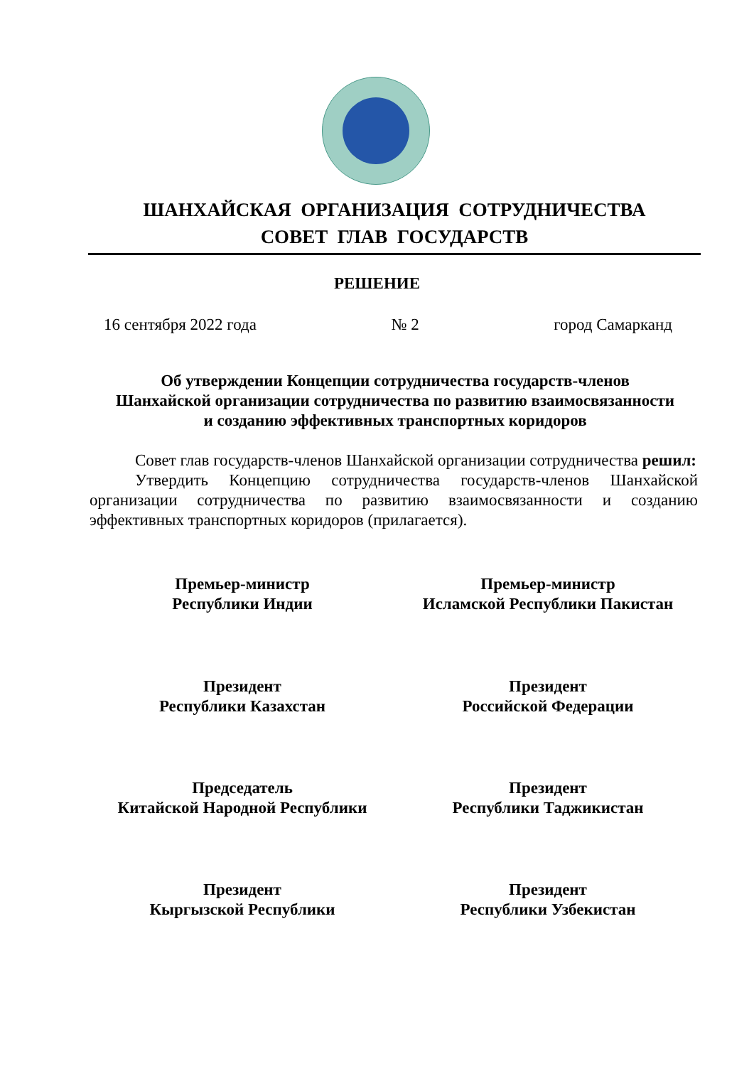ШАНХАЙСКАЯ ОРГАНИЗАЦИЯ СОТРУДНИЧЕСТВА
СОВЕТ ГЛАВ ГОСУДАРСТВ
РЕШЕНИЕ
16 сентября 2022 года № 2 город Самарканд
Об утверждении Концепции сотрудничества государств-членов
Шанхайской организации сотрудничества по развитию взаимосвязанности
и созданию эффективных транспортных коридоров
Совет глав государств-членов Шанхайской организации сотрудничества решил:
Утвердить Концепцию сотрудничества государств-членов Шанхайской организации сотрудничества по развитию взаимосвязанности и созданию эффективных транспортных коридоров (прилагается).
Премьер-министр
Республики Индии
Премьер-министр
Исламской Республики Пакистан
Президент
Республики Казахстан
Президент
Российской Федерации
Председатель
Китайской Народной Республики
Президент
Республики Таджикистан
Президент
Кыргызской Республики
Президент
Республики Узбекистан